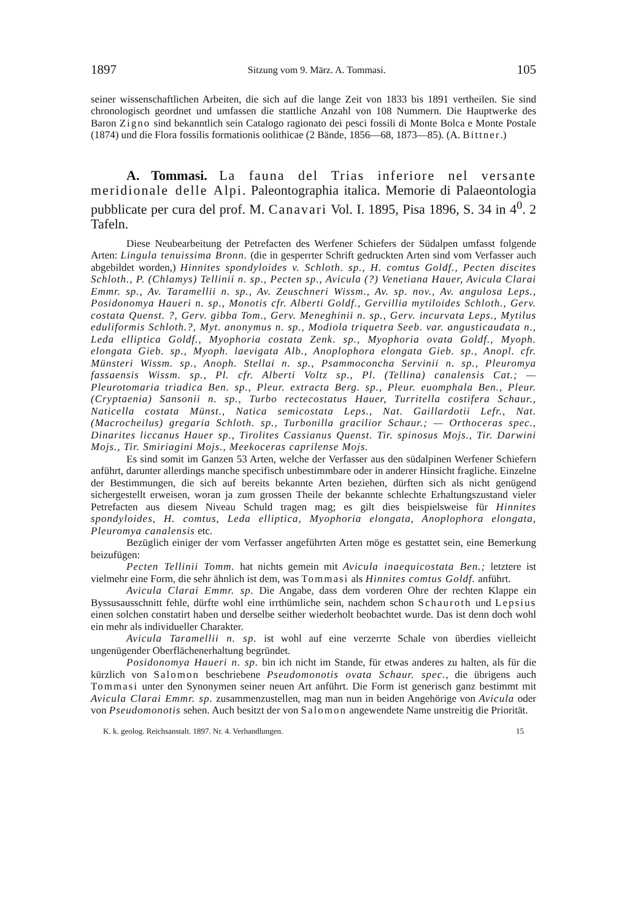1897 Sitzung vom 9. März. A. Tommasi. 105
seiner wissenschaftlichen Arbeiten, die sich auf die lange Zeit von 1833 bis 1891 vertheilen. Sie sind chronologisch geordnet und umfassen die stattliche Anzahl von 108 Nummern. Die Hauptwerke des Baron Zigno sind bekanntlich sein Catalogo ragionato dei pesci fossili di Monte Bolca e Monte Postale (1874) und die Flora fossilis formationis oolithicae (2 Bände, 1856—68, 1873—85). (A. Bittner.)
A. Tommasi. La fauna del Trias inferiore nel versante meridionale delle Alpi. Paleontographia italica. Memorie di Palaeontologia pubblicate per cura del prof. M. Canavari Vol. I. 1895, Pisa 1896, S. 34 in 4<sup>0</sup>. 2 Tafeln.
Diese Neubearbeitung der Petrefacten des Werfener Schiefers der Südalpen umfasst folgende Arten: Lingula tenuissima Bronn. (die in gesperrter Schrift gedruckten Arten sind vom Verfasser auch abgebildet worden,) Hinnites spondyloides v. Schloth. sp., H. comtus Goldf., Pecten discites Schloth., P. (Chlamys) Tellinii n. sp., Pecten sp., Avicula (?) Venetiana Hauer, Avicula Clarai Emmr. sp., Av. Taramellii n. sp., Av. Zeuschneri Wissm., Av. sp. nov., Av. angulosa Leps., Posidonomya Haueri n. sp., Monotis cfr. Alberti Goldf., Gervillia mytiloides Schloth., Gerv. costata Quenst. ?, Gerv. gibba Tom., Gerv. Meneghinii n. sp., Gerv. incurvata Leps., Mytilus eduliformis Schloth.?, Myt. anonymus n. sp., Modiola triquetra Seeb. var. angusticaudata n., Leda elliptica Goldf., Myophoria costata Zenk. sp., Myophoria ovata Goldf., Myoph. elongata Gieb. sp., Myoph. laevigata Alb., Anoplophora elongata Gieb. sp., Anopl. cfr. Münsteri Wissm. sp., Anoph. Stellai n. sp., Psammoconcha Servinii n. sp., Pleuromya fassaensis Wissm. sp., Pl. cfr. Alberti Voltz sp., Pl. (Tellina) canalensis Cat.; — Pleurotomaria triadica Ben. sp., Pleur. extracta Berg. sp., Pleur. euomphala Ben., Pleur. (Cryptaenia) Sansonii n. sp., Turbo rectecostatus Hauer, Turritella costifera Schaur., Naticella costata Münst., Natica semicostata Leps., Nat. Gaillardotii Lefr., Nat. (Macrocheilus) gregaria Schloth. sp., Turbonilla gracilior Schaur.; — Orthoceras spec., Dinarites liccanus Hauer sp., Tirolites Cassianus Quenst. Tir. spinosus Mojs., Tir. Darwini Mojs., Tir. Smiriagini Mojs., Meekoceras caprilense Mojs.
Es sind somit im Ganzen 53 Arten, welche der Verfasser aus den südalpinen Werfener Schiefern anführt, darunter allerdings manche specifisch unbestimmbare oder in anderer Hinsicht fragliche. Einzelne der Bestimmungen, die sich auf bereits bekannte Arten beziehen, dürften sich als nicht genügend sichergestellt erweisen, woran ja zum grossen Theile der bekannte schlechte Erhaltungszustand vieler Petrefacten aus diesem Niveau Schuld tragen mag; es gilt dies beispielsweise für Hinnites spondyloides, H. comtus, Leda elliptica, Myophoria elongata, Anoplophora elongata, Pleuromya canalensis etc.
Bezüglich einiger der vom Verfasser angeführten Arten möge es gestattet sein, eine Bemerkung beizufügen:
Pecten Tellinii Tomm. hat nichts gemein mit Avicula inaequicostata Ben.; letztere ist vielmehr eine Form, die sehr ähnlich ist dem, was Tommasi als Hinnites comtus Goldf. anführt.
Avicula Clarai Emmr. sp. Die Angabe, dass dem vorderen Ohre der rechten Klappe ein Byssusausschnitt fehle, dürfte wohl eine irrthümliche sein, nachdem schon Schauroth und Lepsius einen solchen constatirt haben und derselbe seither wiederholt beobachtet wurde. Das ist denn doch wohl ein mehr als individueller Charakter.
Avicula Taramellii n. sp. ist wohl auf eine verzerrte Schale von überdies vielleicht ungenügender Oberflächenerhaltung begründet.
Posidonomya Haueri n. sp. bin ich nicht im Stande, für etwas anderes zu halten, als für die kürzlich von Salomon beschriebene Pseudomonotis ovata Schaur. spec., die übrigens auch Tommasi unter den Synonymen seiner neuen Art anführt. Die Form ist generisch ganz bestimmt mit Avicula Clarai Emmr. sp. zusammenzustellen, mag man nun in beiden Angehörige von Avicula oder von Pseudomonotis sehen. Auch besitzt der von Salomon angewendete Name unstreitig die Priorität.
K. k. geolog. Reichsanstalt. 1897. Nr. 4. Verhandlungen. 15